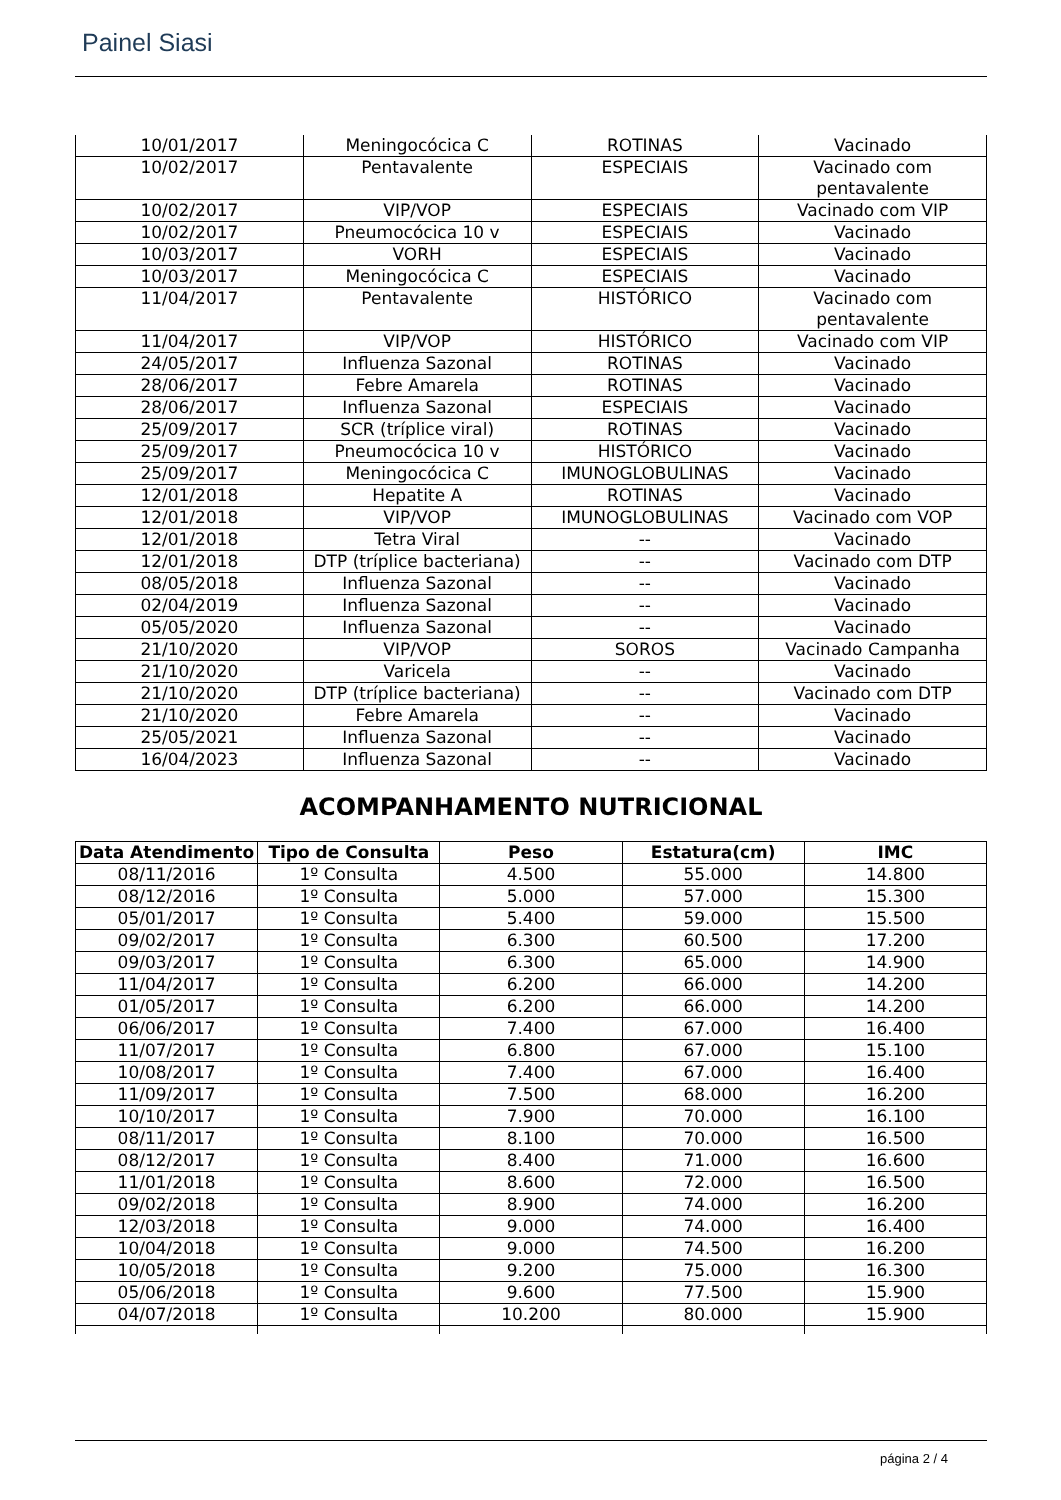Painel Siasi
| 10/01/2017 | Meningocócica C | ROTINAS | Vacinado |
| 10/02/2017 | Pentavalente | ESPECIAIS | Vacinado com pentavalente |
| 10/02/2017 | VIP/VOP | ESPECIAIS | Vacinado com VIP |
| 10/02/2017 | Pneumocócica 10 v | ESPECIAIS | Vacinado |
| 10/03/2017 | VORH | ESPECIAIS | Vacinado |
| 10/03/2017 | Meningocócica C | ESPECIAIS | Vacinado |
| 11/04/2017 | Pentavalente | HISTÓRICO | Vacinado com pentavalente |
| 11/04/2017 | VIP/VOP | HISTÓRICO | Vacinado com VIP |
| 24/05/2017 | Influenza Sazonal | ROTINAS | Vacinado |
| 28/06/2017 | Febre Amarela | ROTINAS | Vacinado |
| 28/06/2017 | Influenza Sazonal | ESPECIAIS | Vacinado |
| 25/09/2017 | SCR (tríplice viral) | ROTINAS | Vacinado |
| 25/09/2017 | Pneumocócica 10 v | HISTÓRICO | Vacinado |
| 25/09/2017 | Meningocócica C | IMUNOGLOBULINAS | Vacinado |
| 12/01/2018 | Hepatite A | ROTINAS | Vacinado |
| 12/01/2018 | VIP/VOP | IMUNOGLOBULINAS | Vacinado com VOP |
| 12/01/2018 | Tetra Viral | -- | Vacinado |
| 12/01/2018 | DTP (tríplice bacteriana) | -- | Vacinado com DTP |
| 08/05/2018 | Influenza Sazonal | -- | Vacinado |
| 02/04/2019 | Influenza Sazonal | -- | Vacinado |
| 05/05/2020 | Influenza Sazonal | -- | Vacinado |
| 21/10/2020 | VIP/VOP | SOROS | Vacinado Campanha |
| 21/10/2020 | Varicela | -- | Vacinado |
| 21/10/2020 | DTP (tríplice bacteriana) | -- | Vacinado com DTP |
| 21/10/2020 | Febre Amarela | -- | Vacinado |
| 25/05/2021 | Influenza Sazonal | -- | Vacinado |
| 16/04/2023 | Influenza Sazonal | -- | Vacinado |
ACOMPANHAMENTO NUTRICIONAL
| Data Atendimento | Tipo de Consulta | Peso | Estatura(cm) | IMC |
| --- | --- | --- | --- | --- |
| 08/11/2016 | 1º Consulta | 4.500 | 55.000 | 14.800 |
| 08/12/2016 | 1º Consulta | 5.000 | 57.000 | 15.300 |
| 05/01/2017 | 1º Consulta | 5.400 | 59.000 | 15.500 |
| 09/02/2017 | 1º Consulta | 6.300 | 60.500 | 17.200 |
| 09/03/2017 | 1º Consulta | 6.300 | 65.000 | 14.900 |
| 11/04/2017 | 1º Consulta | 6.200 | 66.000 | 14.200 |
| 01/05/2017 | 1º Consulta | 6.200 | 66.000 | 14.200 |
| 06/06/2017 | 1º Consulta | 7.400 | 67.000 | 16.400 |
| 11/07/2017 | 1º Consulta | 6.800 | 67.000 | 15.100 |
| 10/08/2017 | 1º Consulta | 7.400 | 67.000 | 16.400 |
| 11/09/2017 | 1º Consulta | 7.500 | 68.000 | 16.200 |
| 10/10/2017 | 1º Consulta | 7.900 | 70.000 | 16.100 |
| 08/11/2017 | 1º Consulta | 8.100 | 70.000 | 16.500 |
| 08/12/2017 | 1º Consulta | 8.400 | 71.000 | 16.600 |
| 11/01/2018 | 1º Consulta | 8.600 | 72.000 | 16.500 |
| 09/02/2018 | 1º Consulta | 8.900 | 74.000 | 16.200 |
| 12/03/2018 | 1º Consulta | 9.000 | 74.000 | 16.400 |
| 10/04/2018 | 1º Consulta | 9.000 | 74.500 | 16.200 |
| 10/05/2018 | 1º Consulta | 9.200 | 75.000 | 16.300 |
| 05/06/2018 | 1º Consulta | 9.600 | 77.500 | 15.900 |
| 04/07/2018 | 1º Consulta | 10.200 | 80.000 | 15.900 |
página 2 / 4